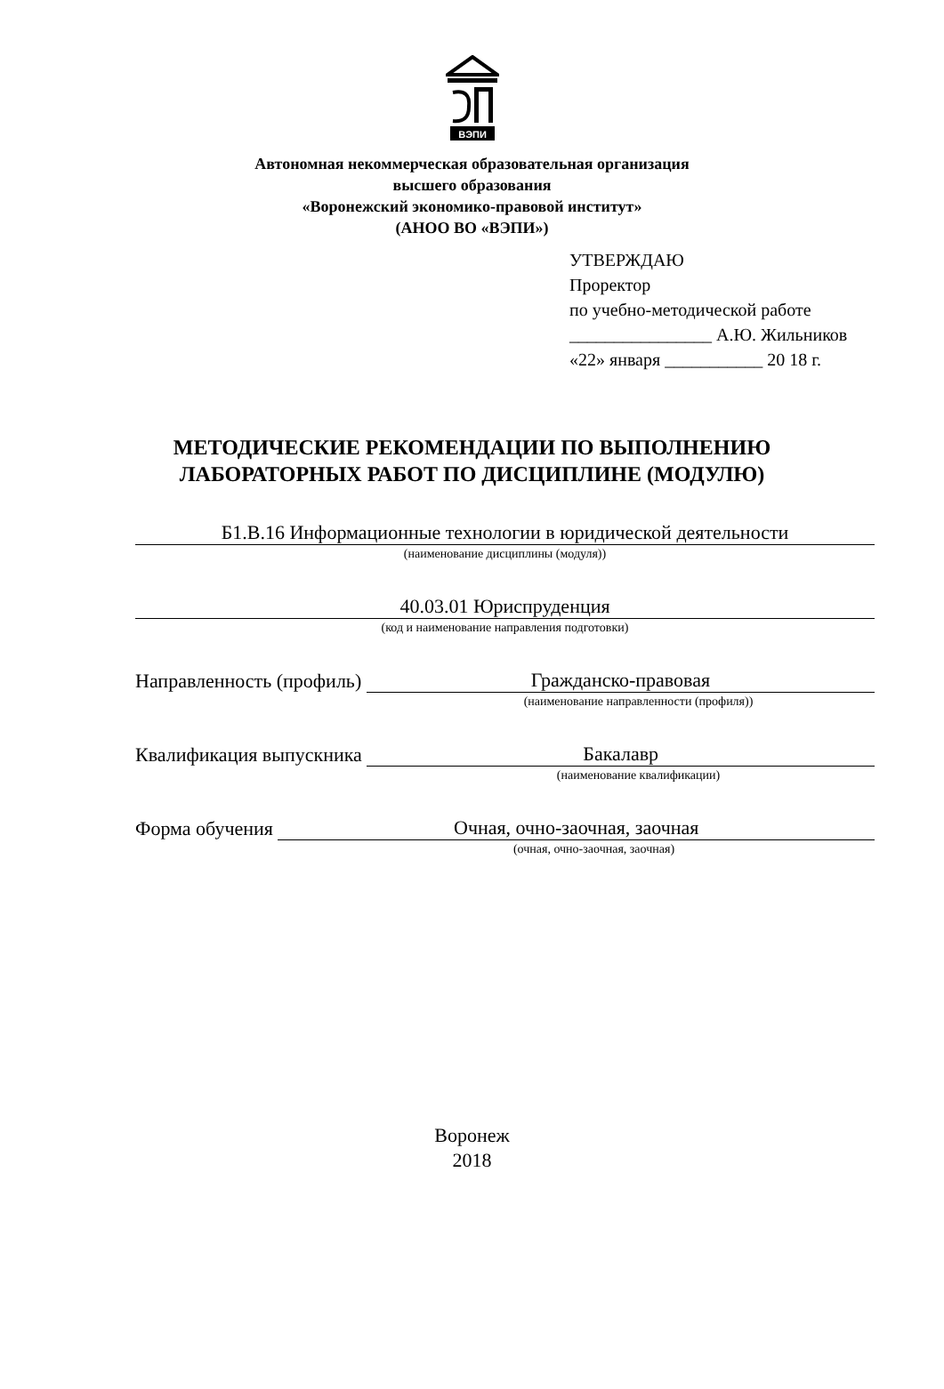ВЭПИ
Автономная некоммерческая образовательная организация
высшего образования
«Воронежский экономико-правовой институт»
(АНОО ВО «ВЭПИ»)
УТВЕРЖДАЮ
Проректор
по учебно-методической работе
________________ А.Ю. Жильников
«22» января ___________ 20 18 г.
МЕТОДИЧЕСКИЕ РЕКОМЕНДАЦИИ ПО ВЫПОЛНЕНИЮ
ЛАБОРАТОРНЫХ РАБОТ ПО ДИСЦИПЛИНЕ (МОДУЛЮ)
Б1.В.16 Информационные технологии в юридической деятельности
(наименование дисциплины (модуля))
40.03.01 Юриспруденция
(код и наименование направления подготовки)
Направленность (профиль)
Гражданско-правовая
(наименование направленности (профиля))
Квалификация выпускника
Бакалавр
(наименование квалификации)
Форма обучения
Очная, очно-заочная, заочная
(очная, очно-заочная, заочная)
Воронеж
2018